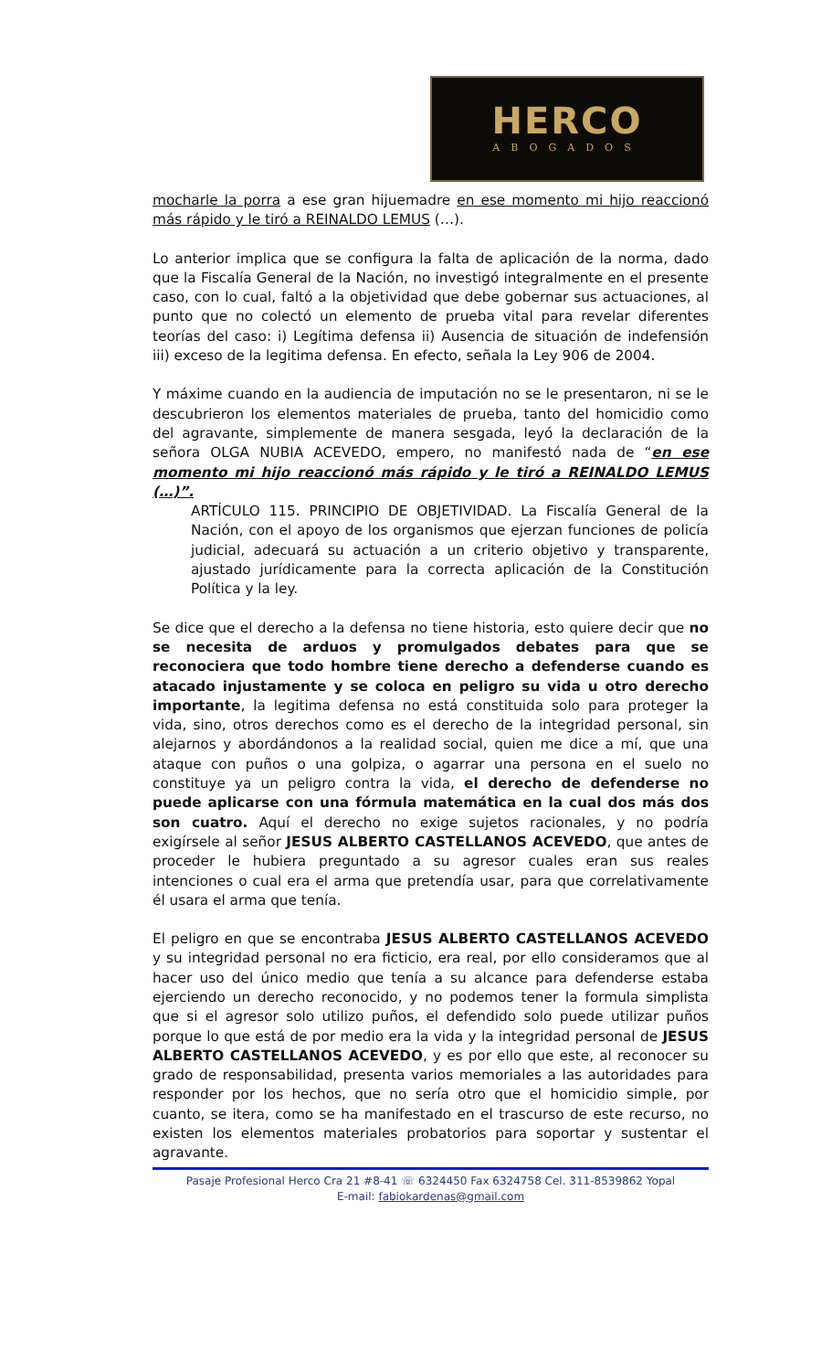HERCO
ABOGADOS
mocharle la porra a ese gran hijuemadre en ese momento mi hijo reaccionó más rápido y le tiró a REINALDO LEMUS (…).
Lo anterior implica que se configura la falta de aplicación de la norma, dado que la Fiscalía General de la Nación, no investigó integralmente en el presente caso, con lo cual, faltó a la objetividad que debe gobernar sus actuaciones, al punto que no colectó un elemento de prueba vital para revelar diferentes teorías del caso: i) Legítima defensa ii) Ausencia de situación de indefensión iii) exceso de la legitima defensa. En efecto, señala la Ley 906 de 2004.
Y máxime cuando en la audiencia de imputación no se le presentaron, ni se le descubrieron los elementos materiales de prueba, tanto del homicidio como del agravante, simplemente de manera sesgada, leyó la declaración de la señora OLGA NUBIA ACEVEDO, empero, no manifestó nada de “en ese momento mi hijo reaccionó más rápido y le tiró a REINALDO LEMUS (…)”.
ARTÍCULO 115. PRINCIPIO DE OBJETIVIDAD. La Fiscalía General de la Nación, con el apoyo de los organismos que ejerzan funciones de policía judicial, adecuará su actuación a un criterio objetivo y transparente, ajustado jurídicamente para la correcta aplicación de la Constitución Política y la ley.
Se dice que el derecho a la defensa no tiene historia, esto quiere decir que no se necesita de arduos y promulgados debates para que se reconociera que todo hombre tiene derecho a defenderse cuando es atacado injustamente y se coloca en peligro su vida u otro derecho importante, la legitima defensa no está constituida solo para proteger la vida, sino, otros derechos como es el derecho de la integridad personal, sin alejarnos y abordándonos a la realidad social, quien me dice a mí, que una ataque con puños o una golpiza, o agarrar una persona en el suelo no constituye ya un peligro contra la vida, el derecho de defenderse no puede aplicarse con una fórmula matemática en la cual dos más dos son cuatro. Aquí el derecho no exige sujetos racionales, y no podría exigírsele al señor JESUS ALBERTO CASTELLANOS ACEVEDO, que antes de proceder le hubiera preguntado a su agresor cuales eran sus reales intenciones o cual era el arma que pretendía usar, para que correlativamente él usara el arma que tenía.
El peligro en que se encontraba JESUS ALBERTO CASTELLANOS ACEVEDO y su integridad personal no era ficticio, era real, por ello consideramos que al hacer uso del único medio que tenía a su alcance para defenderse estaba ejerciendo un derecho reconocido, y no podemos tener la formula simplista que si el agresor solo utilizo puños, el defendido solo puede utilizar puños porque lo que está de por medio era la vida y la integridad personal de JESUS ALBERTO CASTELLANOS ACEVEDO, y es por ello que este, al reconocer su grado de responsabilidad, presenta varios memoriales a las autoridades para responder por los hechos, que no sería otro que el homicidio simple, por cuanto, se itera, como se ha manifestado en el trascurso de este recurso, no existen los elementos materiales probatorios para soportar y sustentar el agravante.
Pasaje Profesional Herco Cra 21 #8-41 ☏ 6324450 Fax 6324758 Cel. 311-8539862 Yopal
E-mail: fabiokardenas@gmail.com